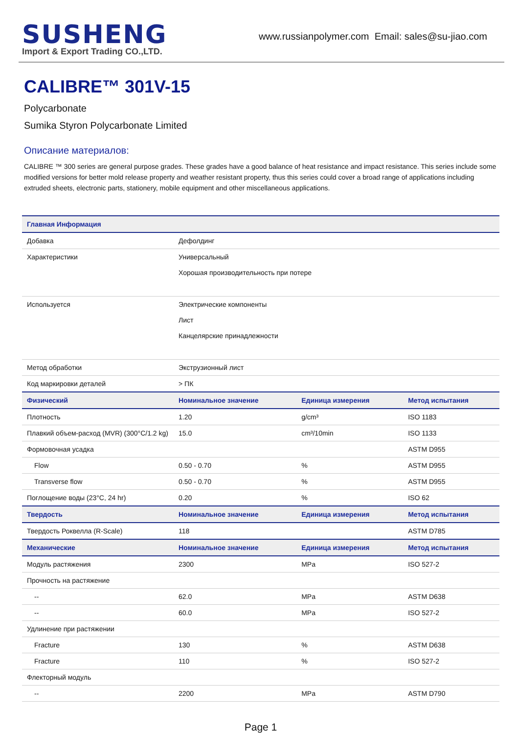SUSHENG
Import & Export Trading CO.,LTD.
www.russianpolymer.com Email: sales@su-jiao.com
CALIBRE™ 301V-15
Polycarbonate
Sumika Styron Polycarbonate Limited
Описание материалов:
CALIBRE ™ 300 series are general purpose grades. These grades have a good balance of heat resistance and impact resistance. This series include some modified versions for better mold release property and weather resistant property, thus this series could cover a broad range of applications including extruded sheets, electronic parts, stationery, mobile equipment and other miscellaneous applications.
| Главная Информация | | | |
| --- | --- | --- | --- |
| Добавка | Дефолдинг | | |
| Характеристики | Универсальный Хорошая производительность при потере | | |
| Используется | Электрические компоненты Лист Канцелярские принадлежности | | |
| Метод обработки | Экструзионный лист | | |
| Код маркировки деталей | > ПК | | |
| Физический | Номинальное значение | Единица измерения | Метод испытания |
| Плотность | 1.20 | g/cm³ | ISO 1183 |
| Плавкий объем-расход (MVR) (300°C/1.2 kg) | 15.0 | cm³/10min | ISO 1133 |
| Формовочная усадка | | | ASTM D955 |
| Flow | 0.50 - 0.70 | % | ASTM D955 |
| Transverse flow | 0.50 - 0.70 | % | ASTM D955 |
| Поглощение воды (23°C, 24 hr) | 0.20 | % | ISO 62 |
| Твердость | Номинальное значение | Единица измерения | Метод испытания |
| Твердость Роквелла (R-Scale) | 118 | | ASTM D785 |
| Механические | Номинальное значение | Единица измерения | Метод испытания |
| Модуль растяжения | 2300 | MPa | ISO 527-2 |
| Прочность на растяжение | | | |
| -- | 62.0 | MPa | ASTM D638 |
| -- | 60.0 | MPa | ISO 527-2 |
| Удлинение при растяжении | | | |
| Fracture | 130 | % | ASTM D638 |
| Fracture | 110 | % | ISO 527-2 |
| Флекторный модуль | | | |
| -- | 2200 | MPa | ASTM D790 |
Page 1